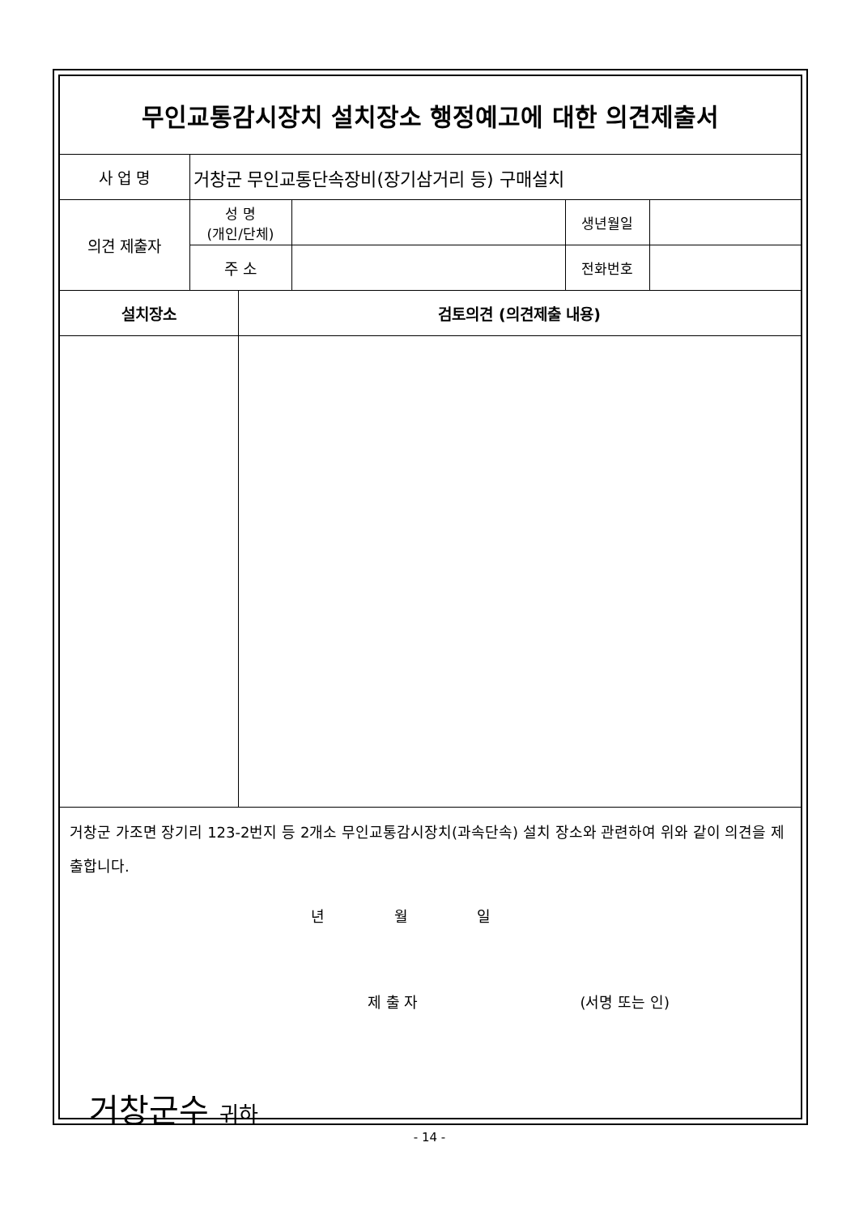| 무인교통감시장치 설치장소 행정예고에 대한 의견제출서 | | | | | |
| 사 업 명 | 거창군 무인교통단속장비(장기삼거리 등) 구매설치 | | | | |
| 의견 제출자 | 성 명 (개인/단체) | | | 생년월일 | |
| | 주 소 | | | 전화번호 | |
| 설치장소 | | 검토의견 (의견제출 내용) | | | |
거창군 가조면 장기리 123-2번지 등 2개소 무인교통감시장치(과속단속) 설치 장소와 관련하여 위와 같이 의견을 제출합니다.
년 월 일
제 출 자 (서명 또는 인)
거창군수 귀하
- 14 -